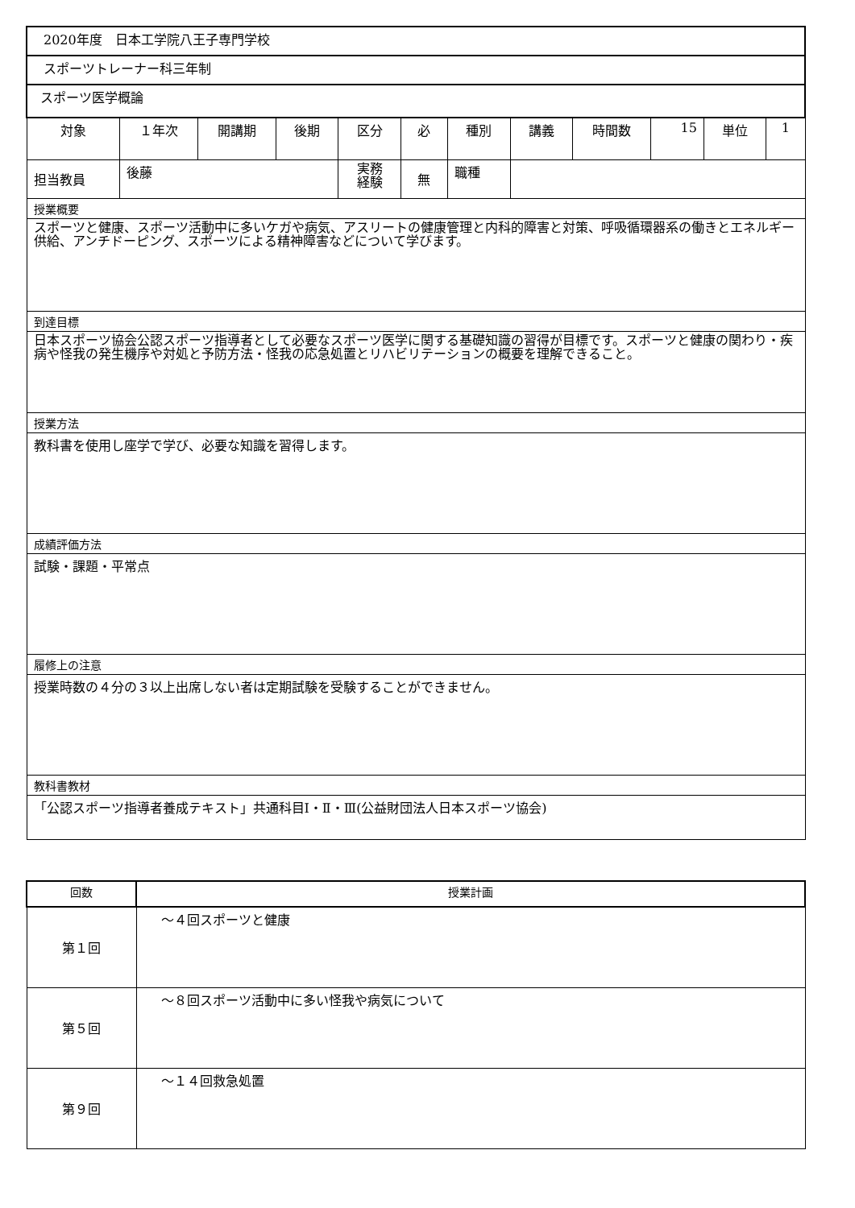| 2020年度 日本工学院八王子専門学校 | | | | | | | | | | | |
| スポーツトレーナー科三年制 | | | | | | | | | | | |
| スポーツ医学概論 | | | | | | | | | | | |
| 対象 | １年次 | 開講期 | 後期 | 区分 | 必 | 種別 | 講義 | 時間数 | 15 | 単位 | 1 |
| 担当教員 | 後藤 | | | 実務 経験 | 無 | 職種 | | | | | |
| 授業概要 | | | | | | | | | | | |
| スポーツと健康、スポーツ活動中に多いケガや病気、アスリートの健康管理と内科的障害と対策、呼吸循環器系の働きとエネルギー供給、アンチドーピング、スポーツによる精神障害などについて学びます。 | | | | | | | | | | | |
| 到達目標 | | | | | | | | | | | |
| 日本スポーツ協会公認スポーツ指導者として必要なスポーツ医学に関する基礎知識の習得が目標です。スポーツと健康の関わり・疾病や怪我の発生機序や対処と予防方法・怪我の応急処置とリハビリテーションの概要を理解できること。 | | | | | | | | | | | |
| 授業方法 | | | | | | | | | | | |
| 教科書を使用し座学で学び、必要な知識を習得します。 | | | | | | | | | | | |
| 成績評価方法 | | | | | | | | | | | |
| 試験・課題・平常点 | | | | | | | | | | | |
| 履修上の注意 | | | | | | | | | | | |
| 授業時数の４分の３以上出席しない者は定期試験を受験することができません。 | | | | | | | | | | | |
| 教科書教材 | | | | | | | | | | | |
| 「公認スポーツ指導者養成テキスト」共通科目Ⅰ・Ⅱ・Ⅲ(公益財団法人日本スポーツ協会) | | | | | | | | | | | |
| 回数 | 授業計画 |
| 第１回 | ～４回スポーツと健康 |
| 第５回 | ～８回スポーツ活動中に多い怪我や病気について |
| 第９回 | ～１４回救急処置 |